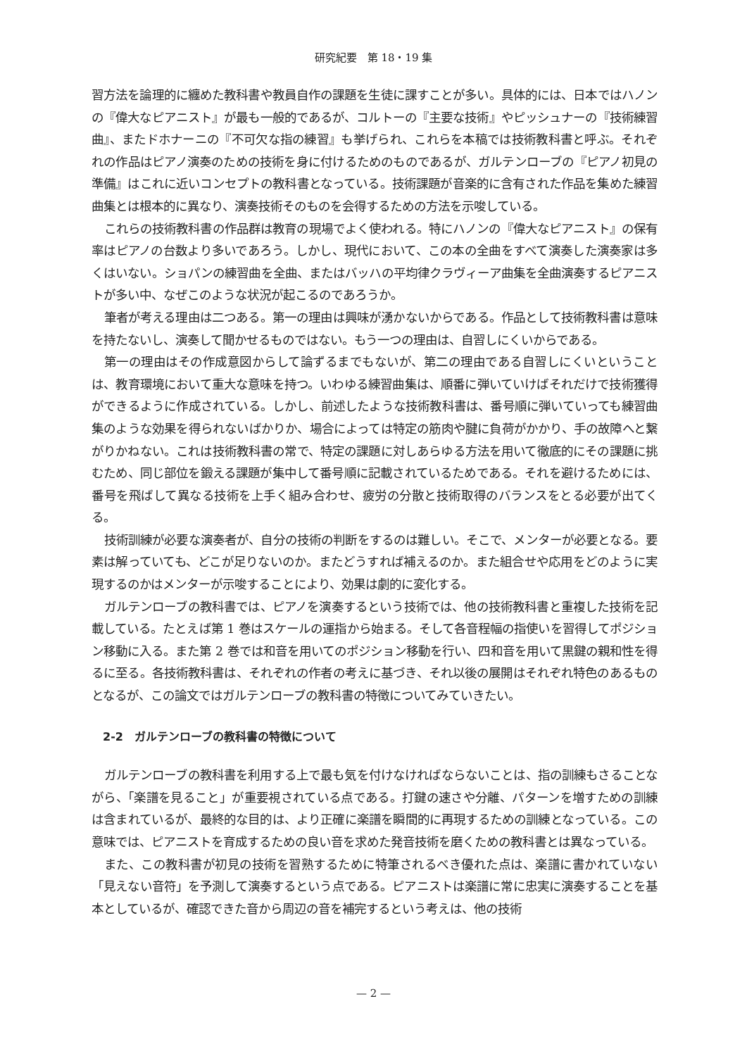研究紀要　第 18・19 集
習方法を論理的に纏めた教科書や教員自作の課題を生徒に課すことが多い。具体的には、日本ではハノンの『偉大なピアニスト』が最も一般的であるが、コルトーの『主要な技術』やピッシュナーの『技術練習曲』、またドホナーニの『不可欠な指の練習』も挙げられ、これらを本稿では技術教科書と呼ぶ。それぞれの作品はピアノ演奏のための技術を身に付けるためのものであるが、ガルテンローブの『ピアノ初見の準備』はこれに近いコンセプトの教科書となっている。技術課題が音楽的に含有された作品を集めた練習曲集とは根本的に異なり、演奏技術そのものを会得するための方法を示唆している。
これらの技術教科書の作品群は教育の現場でよく使われる。特にハノンの『偉大なピアニスト』の保有率はピアノの台数より多いであろう。しかし、現代において、この本の全曲をすべて演奏した演奏家は多くはいない。ショパンの練習曲を全曲、またはバッハの平均律クラヴィーア曲集を全曲演奏するピアニストが多い中、なぜこのような状況が起こるのであろうか。
筆者が考える理由は二つある。第一の理由は興味が湧かないからである。作品として技術教科書は意味を持たないし、演奏して聞かせるものではない。もう一つの理由は、自習しにくいからである。
第一の理由はその作成意図からして論ずるまでもないが、第二の理由である自習しにくいということは、教育環境において重大な意味を持つ。いわゆる練習曲集は、順番に弾いていけばそれだけで技術獲得ができるように作成されている。しかし、前述したような技術教科書は、番号順に弾いていっても練習曲集のような効果を得られないばかりか、場合によっては特定の筋肉や腱に負荷がかかり、手の故障へと繋がりかねない。これは技術教科書の常で、特定の課題に対しあらゆる方法を用いて徹底的にその課題に挑むため、同じ部位を鍛える課題が集中して番号順に記載されているためである。それを避けるためには、番号を飛ばして異なる技術を上手く組み合わせ、疲労の分散と技術取得のバランスをとる必要が出てくる。
技術訓練が必要な演奏者が、自分の技術の判断をするのは難しい。そこで、メンターが必要となる。要素は解っていても、どこが足りないのか。またどうすれば補えるのか。また組合せや応用をどのように実現するのかはメンターが示唆することにより、効果は劇的に変化する。
ガルテンローブの教科書では、ピアノを演奏するという技術では、他の技術教科書と重複した技術を記載している。たとえば第 1 巻はスケールの運指から始まる。そして各音程幅の指使いを習得してポジション移動に入る。また第 2 巻では和音を用いてのポジション移動を行い、四和音を用いて黒鍵の親和性を得るに至る。各技術教科書は、それぞれの作者の考えに基づき、それ以後の展開はそれぞれ特色のあるものとなるが、この論文ではガルテンローブの教科書の特徴についてみていきたい。
2-2　ガルテンローブの教科書の特徴について
ガルテンローブの教科書を利用する上で最も気を付けなければならないことは、指の訓練もさることながら、「楽譜を見ること」が重要視されている点である。打鍵の速さや分離、パターンを増すための訓練は含まれているが、最終的な目的は、より正確に楽譜を瞬間的に再現するための訓練となっている。この意味では、ピアニストを育成するための良い音を求めた発音技術を磨くための教科書とは異なっている。
また、この教科書が初見の技術を習熟するために特筆されるべき優れた点は、楽譜に書かれていない「見えない音符」を予測して演奏するという点である。ピアニストは楽譜に常に忠実に演奏することを基本としているが、確認できた音から周辺の音を補完するという考えは、他の技術
— 2 —